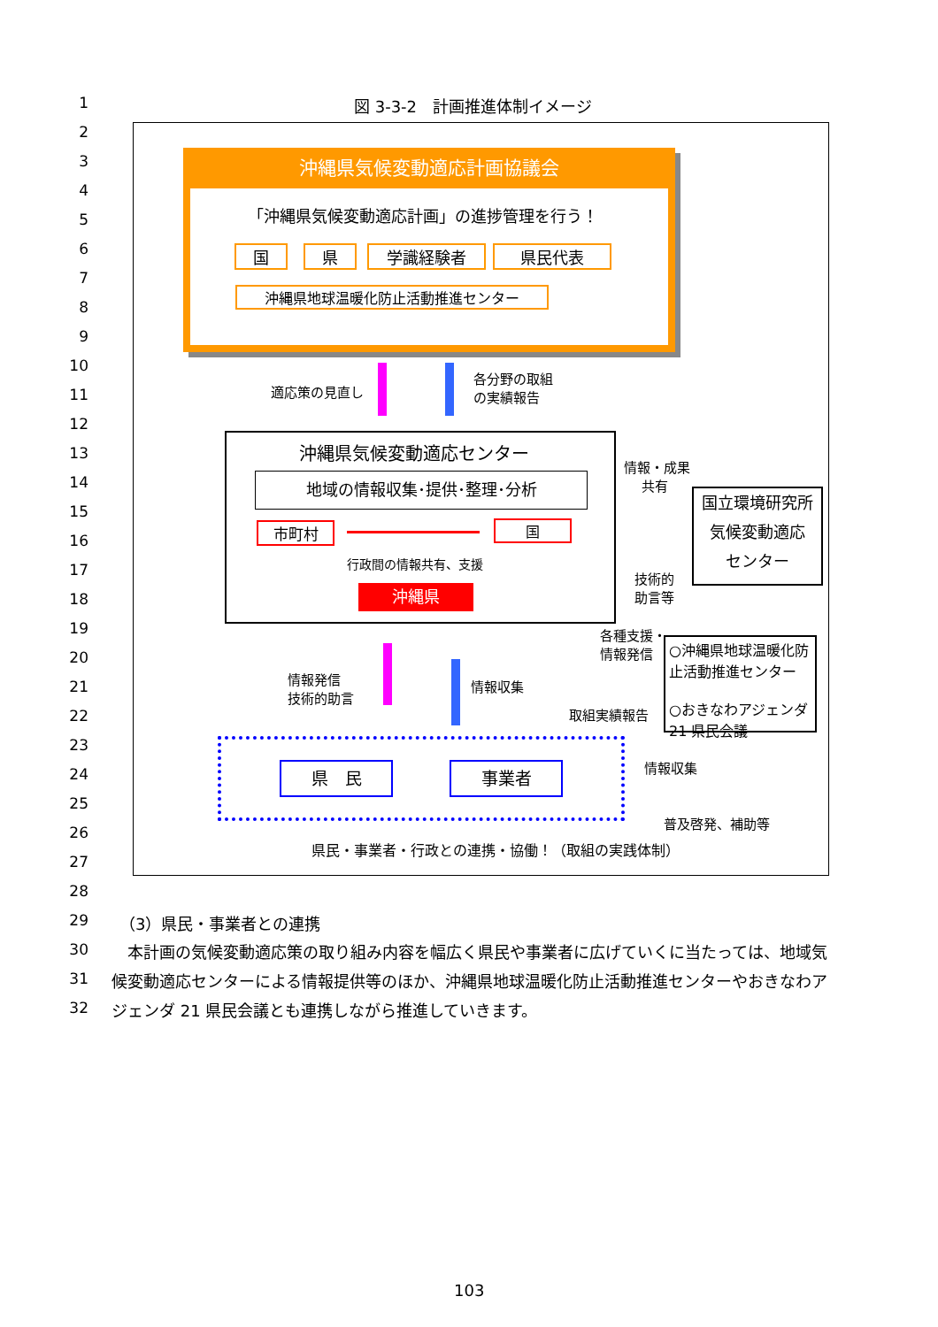図 3-3-2　計画推進体制イメージ
沖縄県気候変動適応計画協議会
「沖縄県気候変動適応計画」の進捗管理を行う！
国 県 学識経験者 県民代表
沖縄県地球温暖化防止活動推進センター
適応策の見直し
各分野の取組
の実績報告
沖縄県気候変動適応センター
地域の情報収集･提供･整理･分析
市町村 国
行政間の情報共有、支援
沖縄県
情報・成果
　 共有
国立環境研究所
気候変動適応
センター
技術的
助言等
各種支援・
情報発信
○沖縄県地球温暖化防止活動推進センター
○おきなわアジェンダ21 県民会議
情報発信
技術的助言
情報収集
取組実績報告
県　民 事業者 情報収集
普及啓発、補助等
県民・事業者・行政との連携・協働！（取組の実践体制）
（3）県民・事業者との連携
　本計画の気候変動適応策の取り組み内容を幅広く県民や事業者に広げていくに当たっては、地域気候変動適応センターによる情報提供等のほか、沖縄県地球温暖化防止活動推進センターやおきなわアジェンダ 21 県民会議とも連携しながら推進していきます。
103
1
2
3
4
5
6
7
8
9
10
11
12
13
14
15
16
17
18
19
20
21
22
23
24
25
26
27
28
29
30
31
32